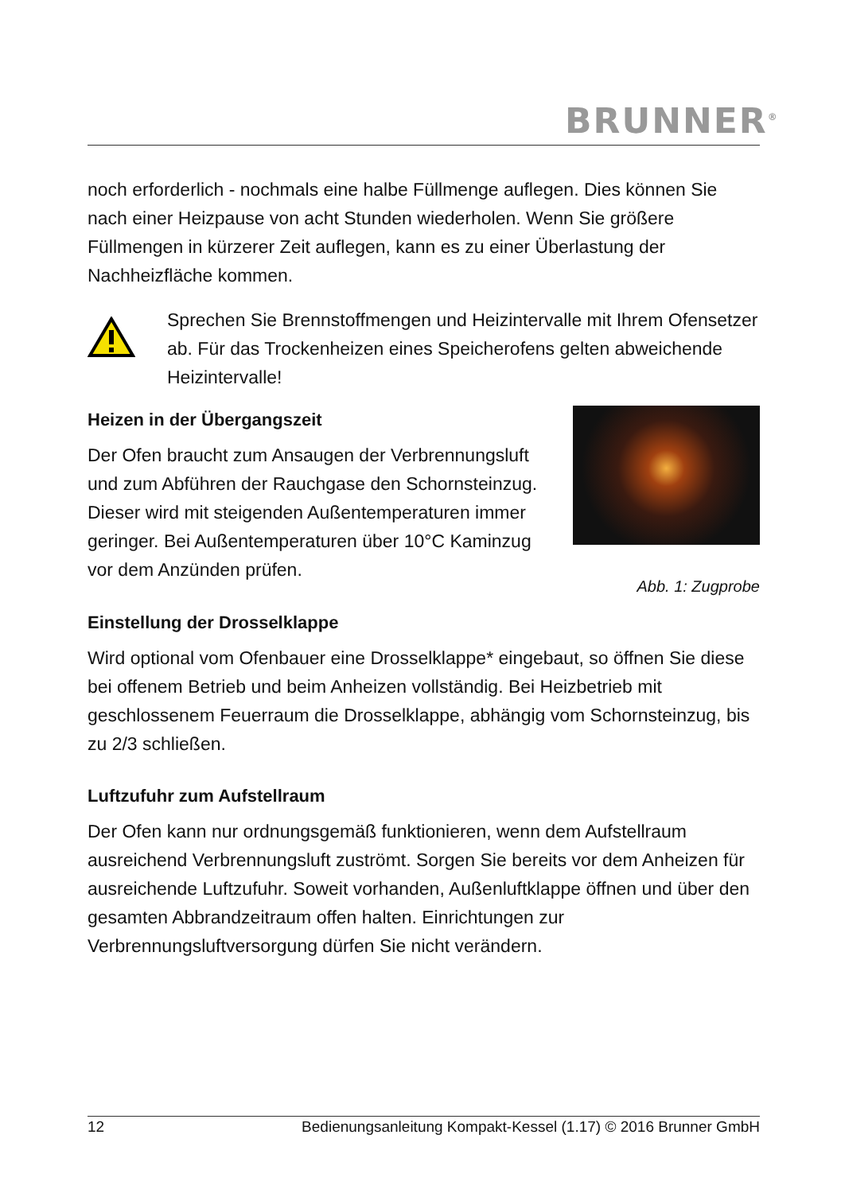BRUNNER<sup>®</sup>
noch erforderlich - nochmals eine halbe Füllmenge auflegen. Dies können Sie nach einer Heizpause von acht Stunden wiederholen. Wenn Sie größe­re Füllmengen in kürzerer Zeit auflegen, kann es zu einer Überlastung der Nachheizfläche kommen.
Sprechen Sie Brennstoffmengen und Heizintervalle mit Ihrem Ofensetzer ab. Für das Trockenheizen eines Speicherofens gel­ten abweichende Heizintervalle!
Heizen in der Übergangszeit
Der Ofen braucht zum Ansaugen der Verbren­nungsluft und zum Abführen der Rauchgase den Schornsteinzug. Dieser wird mit steigenden Au­ßentemperaturen immer geringer. Bei Außen­temperaturen über 10°C Kaminzug vor dem An­zünden prüfen.
Abb. 1: Zugprobe
Einstellung der Drosselklappe
Wird optional vom Ofenbauer eine Drosselklappe* eingebaut, so öffnen Sie diese bei offenem Betrieb und beim Anheizen vollständig. Bei Heizbetrieb mit geschlossenem Feuerraum die Drosselklappe, abhängig vom Schorn­steinzug, bis zu 2/3 schließen.
Luftzufuhr zum Aufstellraum
Der Ofen kann nur ordnungsgemäß funktionieren, wenn dem Aufstellraum ausreichend Verbrennungsluft zuströmt. Sorgen Sie bereits vor dem Anhei­zen für ausreichende Luftzufuhr. Soweit vorhanden, Außenluftklappe öffnen und über den gesamten Abbrandzeitraum offen halten. Einrichtungen zur Verbrennungsluftversorgung dürfen Sie nicht verändern.
12 Bedienungsanleitung Kompakt-Kessel (1.17) © 2016 Brunner GmbH